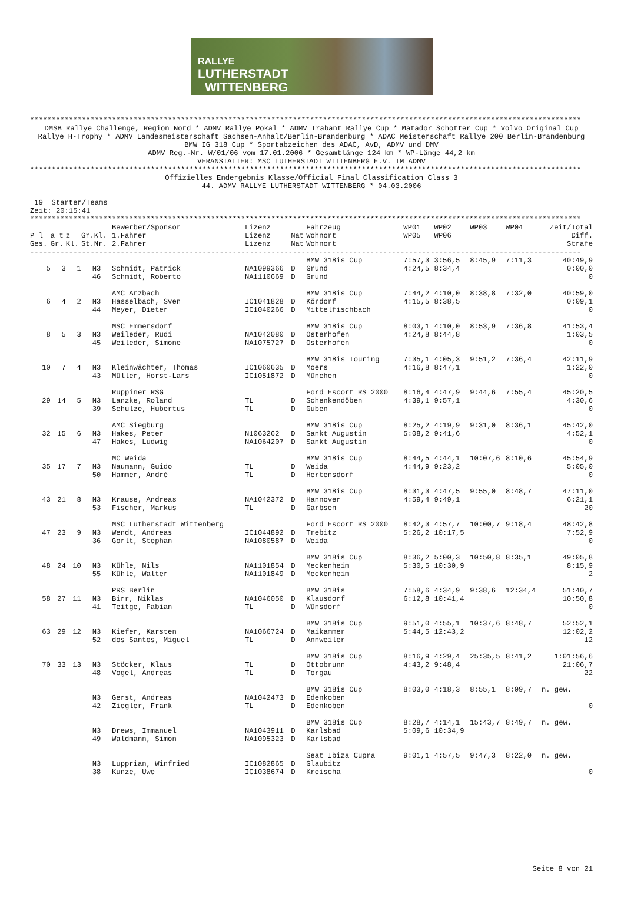RALLYE
LUTHERSTADT
WITTENBERG
********************************************************************************************************************************
DMSB Rallye Challenge, Region Nord * ADMV Rallye Pokal * ADMV Trabant Rallye Cup * Matador Schotter Cup * Volvo Original Cup
Rallye H-Trophy * ADMV Landesmeisterschaft Sachsen-Anhalt/Berlin-Brandenburg * ADAC Meisterschaft Rallye 200 Berlin-Brandenburg
BMW IG 318 Cup * Sportabzeichen des ADAC, AvD, ADMV und DMV
ADMV Reg.-Nr. W/01/06 vom 17.01.2006 * Gesamtlänge 124 km * WP-Länge 44,2 km
VERANSTALTER: MSC LUTHERSTADT WITTENBERG E.V. IM ADMV
********************************************************************************************************************************
Offizielles Endergebnis Klasse/Official Final Classification Class 3
44. ADMV RALLYE LUTHERSTADT WITTENBERG * 04.03.2006
 19  Starter/Teams
Zeit: 20:15:41
********************************************************************************************************************************
| | | | | Bewerber/Sponsor | Lizenz | | Fahrzeug | WP01 | WP02 | WP03 | WP04 | Zeit/Total |
| --- | --- | --- | --- | --- | --- | --- | --- | --- | --- | --- | --- | --- |
| P l | a t | z | Gr.Kl. | 1.Fahrer | Lizenz | Nat | Wohnort | WP05 | WP06 | | | Diff. |
| Ges. | Gr. | Kl. | St.Nr. | 2.Fahrer | Lizenz | Nat | Wohnort | | | | | Strafe |
| -------------------------------------------------------------------------------------------------------------------------------- | | | | | | | | | | | | |
| | | | | | | | BMW 318is Cup | 7:57,3 | 3:56,5 | 8:45,9 | 7:11,3 | 40:49,9 |
| 5 | 3 | 1 | N3 | Schmidt, Patrick | NA1099366 | D | Grund | 4:24,5 | 8:34,4 | | | 0:00,0 |
| | | | 46 | Schmidt, Roberto | NA1110669 | D | Grund | | | | | 0 |
| | | | | AMC Arzbach | | | BMW 318is Cup | 7:44,2 | 4:10,0 | 8:38,8 | 7:32,0 | 40:59,0 |
| 6 | 4 | 2 | N3 | Hasselbach, Sven | IC1041828 | D | Kördorf | 4:15,5 | 8:38,5 | | | 0:09,1 |
| | | | 44 | Meyer, Dieter | IC1040266 | D | Mittelfischbach | | | | | 0 |
| | | | | MSC Emmersdorf | | | BMW 318is Cup | 8:03,1 | 4:10,0 | 8:53,9 | 7:36,8 | 41:53,4 |
| 8 | 5 | 3 | N3 | Weileder, Rudi | NA1042080 | D | Osterhofen | 4:24,8 | 8:44,8 | | | 1:03,5 |
| | | | 45 | Weileder, Simone | NA1075727 | D | Osterhofen | | | | | 0 |
| | | | | | | | BMW 318is Touring | 7:35,1 | 4:05,3 | 9:51,2 | 7:36,4 | 42:11,9 |
| 10 | 7 | 4 | N3 | Kleinwächter, Thomas | IC1060635 | D | Moers | 4:16,8 | 8:47,1 | | | 1:22,0 |
| | | | 43 | Müller, Horst-Lars | IC1051872 | D | München | | | | | 0 |
| | | | | Ruppiner RSG | | | Ford Escort RS 2000 | 8:16,4 | 4:47,9 | 9:44,6 | 7:55,4 | 45:20,5 |
| 29 | 14 | 5 | N3 | Lanzke, Roland | TL | D | Schenkendöben | 4:39,1 | 9:57,1 | | | 4:30,6 |
| | | | 39 | Schulze, Hubertus | TL | D | Guben | | | | | 0 |
| | | | | AMC Siegburg | | | BMW 318is Cup | 8:25,2 | 4:19,9 | 9:31,0 | 8:36,1 | 45:42,0 |
| 32 | 15 | 6 | N3 | Hakes, Peter | N1063262 | D | Sankt Augustin | 5:08,2 | 9:41,6 | | | 4:52,1 |
| | | | 47 | Hakes, Ludwig | NA1064207 | D | Sankt Augustin | | | | | 0 |
| | | | | MC Weida | | | BMW 318is Cup | 8:44,5 | 4:44,1 | 10:07,6 | 8:10,6 | 45:54,9 |
| 35 | 17 | 7 | N3 | Naumann, Guido | TL | D | Weida | 4:44,9 | 9:23,2 | | | 5:05,0 |
| | | | 50 | Hammer, André | TL | D | Hertensdorf | | | | | 0 |
| | | | | | | | BMW 318is Cup | 8:31,3 | 4:47,5 | 9:55,0 | 8:48,7 | 47:11,0 |
| 43 | 21 | 8 | N3 | Krause, Andreas | NA1042372 | D | Hannover | 4:59,4 | 9:49,1 | | | 6:21,1 |
| | | | 53 | Fischer, Markus | TL | D | Garbsen | | | | | 20 |
| | | | | MSC Lutherstadt Wittenberg | | | Ford Escort RS 2000 | 8:42,3 | 4:57,7 | 10:00,7 | 9:18,4 | 48:42,8 |
| 47 | 23 | 9 | N3 | Wendt, Andreas | IC1044892 | D | Trebitz | 5:26,2 | 10:17,5 | | | 7:52,9 |
| | | | 36 | Gorlt, Stephan | NA1080587 | D | Weida | | | | | 0 |
| | | | | | | | BMW 318is Cup | 8:36,2 | 5:00,3 | 10:50,8 | 8:35,1 | 49:05,8 |
| 48 | 24 | 10 | N3 | Kühle, Nils | NA1101854 | D | Meckenheim | 5:30,5 | 10:30,9 | | | 8:15,9 |
| | | | 55 | Kühle, Walter | NA1101849 | D | Meckenheim | | | | | 2 |
| | | | | PRS Berlin | | | BMW 318is | 7:58,6 | 4:34,9 | 9:38,6 | 12:34,4 | 51:40,7 |
| 58 | 27 | 11 | N3 | Birr, Niklas | NA1046050 | D | Klausdorf | 6:12,8 | 10:41,4 | | | 10:50,8 |
| | | | 41 | Teitge, Fabian | TL | D | Wünsdorf | | | | | 0 |
| | | | | | | | BMW 318is Cup | 9:51,0 | 4:55,1 | 10:37,6 | 8:48,7 | 52:52,1 |
| 63 | 29 | 12 | N3 | Kiefer, Karsten | NA1066724 | D | Maikammer | 5:44,5 | 12:43,2 | | | 12:02,2 |
| | | | 52 | dos Santos, Miguel | TL | D | Annweiler | | | | | 12 |
| | | | | | | | BMW 318is Cup | 8:16,9 | 4:29,4 | 25:35,5 | 8:41,2 | 1:01:56,6 |
| 70 | 33 | 13 | N3 | Stöcker, Klaus | TL | D | Ottobrunn | 4:43,2 | 9:48,4 | | | 21:06,7 |
| | | | 48 | Vogel, Andreas | TL | D | Torgau | | | | | 22 |
| | | | | | | | BMW 318is Cup | 8:03,0 | 4:18,3 | 8:55,1 | 8:09,7 | n. gew. |
| | | | N3 | Gerst, Andreas | NA1042473 | D | Edenkoben | | | | | |
| | | | 42 | Ziegler, Frank | TL | D | Edenkoben | | | | | 0 |
| | | | | | | | BMW 318is Cup | 8:28,7 | 4:14,1 | 15:43,7 | 8:49,7 | n. gew. |
| | | | N3 | Drews, Immanuel | NA1043911 | D | Karlsbad | 5:09,6 | 10:34,9 | | | |
| | | | 49 | Waldmann, Simon | NA1095323 | D | Karlsbad | | | | | |
| | | | | | | | Seat Ibiza Cupra | 9:01,1 | 4:57,5 | 9:47,3 | 8:22,0 | n. gew. |
| | | | N3 | Lupprian, Winfried | IC1082865 | D | Glaubitz | | | | | |
| | | | 38 | Kunze, Uwe | IC1038674 | D | Kreischa | | | | | 0 |
Seite 8 von 21